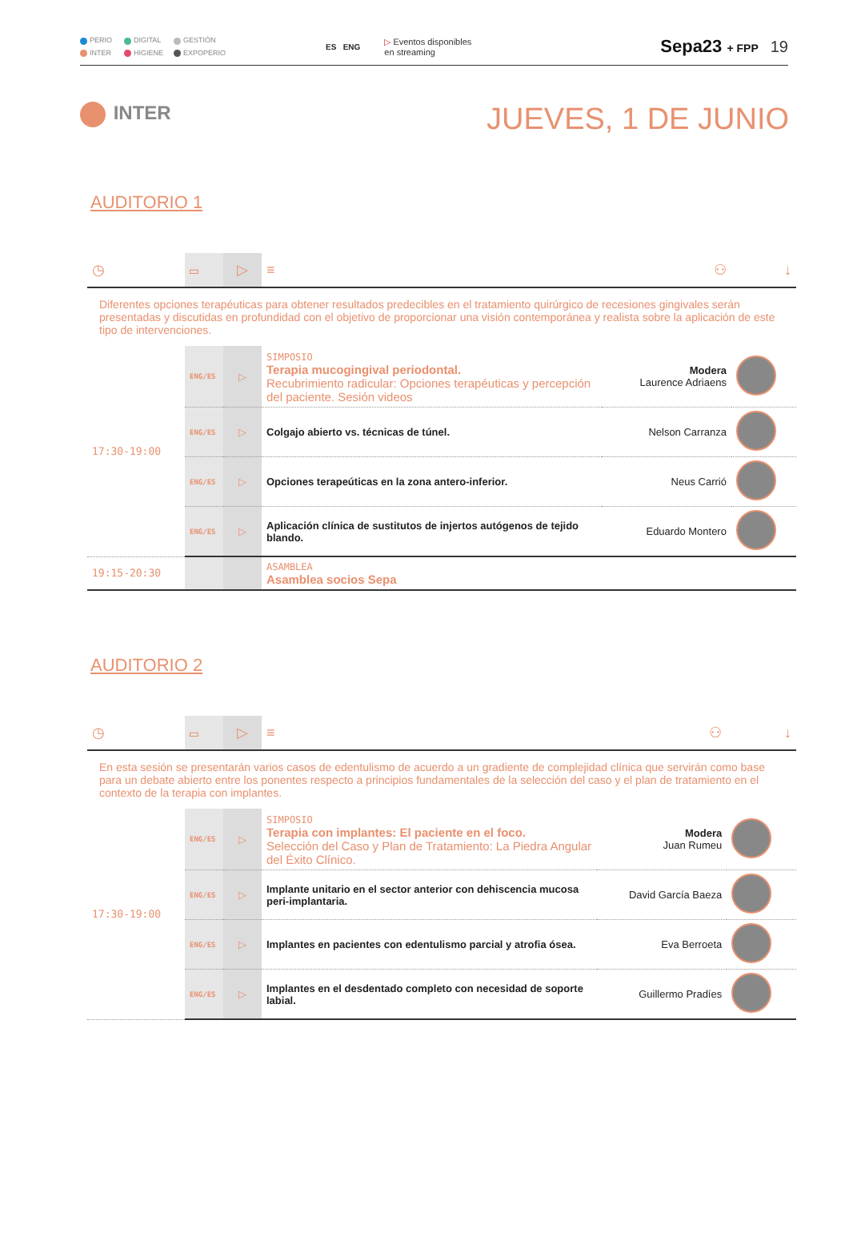PERIO DIGITAL GESTIÓN INTER HIGIENE EXPOPERIO
ES ENG
▷ Eventos disponibles
en streaming
Sepa23 + FPP
19
INTER
JUEVES, 1 DE JUNIO
AUDITORIO 1
| ◷ | ▭ | ▷ | ≡ | ⚇ | ↓ |
| Diferentes opciones terapéuticas para obtener resultados predecibles en el tratamiento quirúrgico de recesiones gingivales serán presentadas y discutidas en profundidad con el objetivo de proporcionar una visión contemporánea y realista sobre la aplicación de este tipo de intervenciones. | | | | | |
| 17:30-19:00 | ENG/ES | ▷ | SIMPOSIO Terapia mucogingival periodontal. Recubrimiento radicular: Opciones terapéuticas y percepción del paciente. Sesión videos | Modera Laurence Adriaens | |
| | ENG/ES | ▷ | Colgajo abierto vs. técnicas de túnel. | Nelson Carranza | |
| | ENG/ES | ▷ | Opciones terapeúticas en la zona antero-inferior. | Neus Carrió | |
| | ENG/ES | ▷ | Aplicación clínica de sustitutos de injertos autógenos de tejido blando. | Eduardo Montero | |
| 19:15-20:30 | | | ASAMBLEA Asamblea socios Sepa | | |
AUDITORIO 2
| ◷ | ▭ | ▷ | ≡ | ⚇ | ↓ |
| En esta sesión se presentarán varios casos de edentulismo de acuerdo a un gradiente de complejidad clínica que servirán como base para un debate abierto entre los ponentes respecto a principios fundamentales de la selección del caso y el plan de tratamiento en el contexto de la terapia con implantes. | | | | | |
| 17:30-19:00 | ENG/ES | ▷ | SIMPOSIO Terapia con implantes: El paciente en el foco. Selección del Caso y Plan de Tratamiento: La Piedra Angular del Éxito Clínico. | Modera Juan Rumeu | |
| | ENG/ES | ▷ | Implante unitario en el sector anterior con dehiscencia mucosa peri-implantaria. | David García Baeza | |
| | ENG/ES | ▷ | Implantes en pacientes con edentulismo parcial y atrofia ósea. | Eva Berroeta | |
| | ENG/ES | ▷ | Implantes en el desdentado completo con necesidad de soporte labial. | Guillermo Pradíes | |